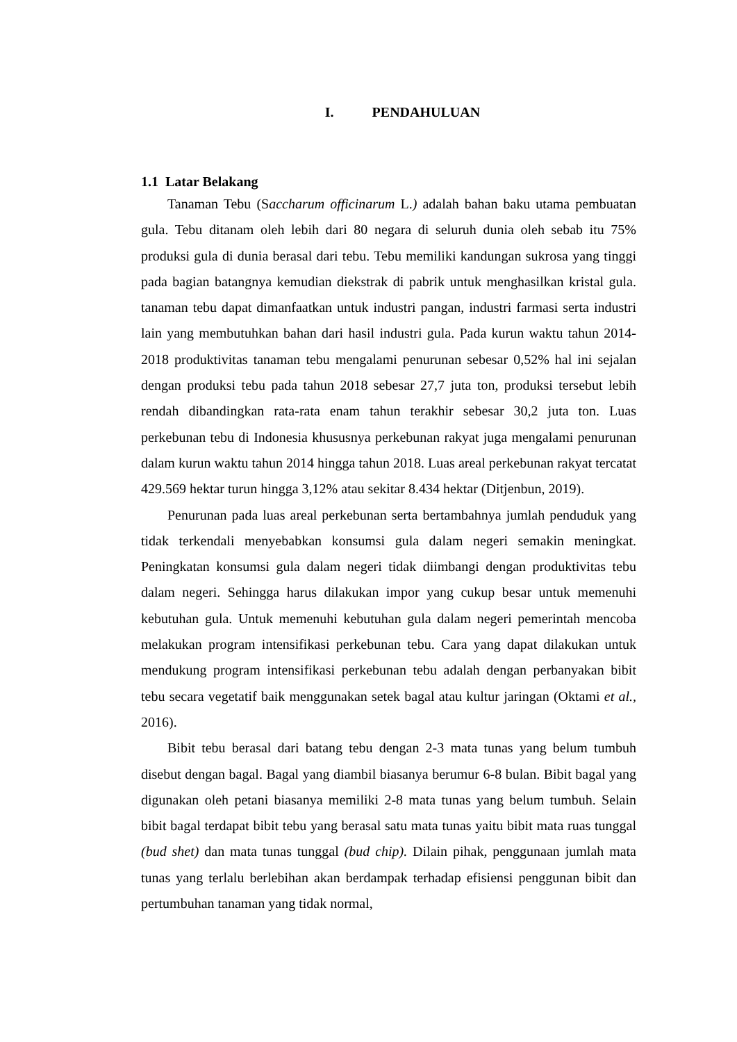I. PENDAHULUAN
1.1 Latar Belakang
Tanaman Tebu (Saccharum officinarum L.) adalah bahan baku utama pembuatan gula. Tebu ditanam oleh lebih dari 80 negara di seluruh dunia oleh sebab itu 75% produksi gula di dunia berasal dari tebu. Tebu memiliki kandungan sukrosa yang tinggi pada bagian batangnya kemudian diekstrak di pabrik untuk menghasilkan kristal gula. tanaman tebu dapat dimanfaatkan untuk industri pangan, industri farmasi serta industri lain yang membutuhkan bahan dari hasil industri gula. Pada kurun waktu tahun 2014-2018 produktivitas tanaman tebu mengalami penurunan sebesar 0,52% hal ini sejalan dengan produksi tebu pada tahun 2018 sebesar 27,7 juta ton, produksi tersebut lebih rendah dibandingkan rata-rata enam tahun terakhir sebesar 30,2 juta ton. Luas perkebunan tebu di Indonesia khususnya perkebunan rakyat juga mengalami penurunan dalam kurun waktu tahun 2014 hingga tahun 2018. Luas areal perkebunan rakyat tercatat 429.569 hektar turun hingga 3,12% atau sekitar 8.434 hektar (Ditjenbun, 2019).
Penurunan pada luas areal perkebunan serta bertambahnya jumlah penduduk yang tidak terkendali menyebabkan konsumsi gula dalam negeri semakin meningkat. Peningkatan konsumsi gula dalam negeri tidak diimbangi dengan produktivitas tebu dalam negeri. Sehingga harus dilakukan impor yang cukup besar untuk memenuhi kebutuhan gula. Untuk memenuhi kebutuhan gula dalam negeri pemerintah mencoba melakukan program intensifikasi perkebunan tebu. Cara yang dapat dilakukan untuk mendukung program intensifikasi perkebunan tebu adalah dengan perbanyakan bibit tebu secara vegetatif baik menggunakan setek bagal atau kultur jaringan (Oktami et al., 2016).
Bibit tebu berasal dari batang tebu dengan 2-3 mata tunas yang belum tumbuh disebut dengan bagal. Bagal yang diambil biasanya berumur 6-8 bulan. Bibit bagal yang digunakan oleh petani biasanya memiliki 2-8 mata tunas yang belum tumbuh. Selain bibit bagal terdapat bibit tebu yang berasal satu mata tunas yaitu bibit mata ruas tunggal (bud shet) dan mata tunas tunggal (bud chip). Dilain pihak, penggunaan jumlah mata tunas yang terlalu berlebihan akan berdampak terhadap efisiensi penggunan bibit dan pertumbuhan tanaman yang tidak normal,